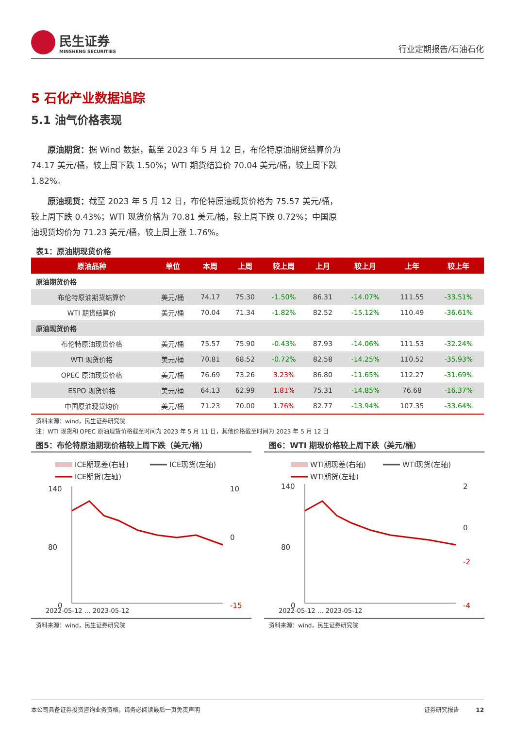民生证券
MINSHENG SECURITIES
行业定期报告/石油石化
5 石化产业数据追踪
5.1 油气价格表现
原油期货：据 Wind 数据，截至 2023 年 5 月 12 日，布伦特原油期货结算价为 74.17 美元/桶，较上周下跌 1.50%；WTI 期货结算价 70.04 美元/桶，较上周下跌 1.82%。
原油现货：截至 2023 年 5 月 12 日，布伦特原油现货价格为 75.57 美元/桶，较上周下跌 0.43%；WTI 现货价格为 70.81 美元/桶，较上周下跌 0.72%；中国原油现货均价为 71.23 美元/桶，较上周上涨 1.76%。
表1：原油期现货价格
| 原油品种 | 单位 | 本周 | 上周 | 较上周 | 上月 | 较上月 | 上年 | 较上年 |
| --- | --- | --- | --- | --- | --- | --- | --- | --- |
| 原油期货价格 | | | | | | | | |
| 布伦特原油期货结算价 | 美元/桶 | 74.17 | 75.30 | -1.50% | 86.31 | -14.07% | 111.55 | -33.51% |
| WTI 期货结算价 | 美元/桶 | 70.04 | 71.34 | -1.82% | 82.52 | -15.12% | 110.49 | -36.61% |
| 原油现货价格 | | | | | | | | |
| 布伦特原油现货价格 | 美元/桶 | 75.57 | 75.90 | -0.43% | 87.93 | -14.06% | 111.53 | -32.24% |
| WTI 现货价格 | 美元/桶 | 70.81 | 68.52 | -0.72% | 82.58 | -14.25% | 110.52 | -35.93% |
| OPEC 原油现货价格 | 美元/桶 | 76.69 | 73.26 | 3.23% | 86.80 | -11.65% | 112.27 | -31.69% |
| ESPO 现货价格 | 美元/桶 | 64.13 | 62.99 | 1.81% | 75.31 | -14.85% | 76.68 | -16.37% |
| 中国原油现货均价 | 美元/桶 | 71.23 | 70.00 | 1.76% | 82.77 | -13.94% | 107.35 | -33.64% |
资料来源：wind，民生证券研究院
注：WTI 现货和 OPEC 原油现货价格截至时间为 2023 年 5 月 11 日，其他价格截至时间为 2023 年 5 月 12 日
图5：布伦特原油期现价格较上周下跌（美元/桶）
ICE期现差(右轴)
ICE现货(左轴)
ICE期货(左轴)
140
80
0
10
0
-15
2022-05-12 … 2023-05-12
资料来源：wind，民生证券研究院
图6：WTI 期现价格较上周下跌（美元/桶）
WTI期现差(右轴)
WTI现货(左轴)
WTI期货(左轴)
140
80
0
2
0
-2
-4
2022-05-12 … 2023-05-12
资料来源：wind，民生证券研究院
本公司具备证券投资咨询业务资格，请务必阅读最后一页免责声明 证券研究报告 12